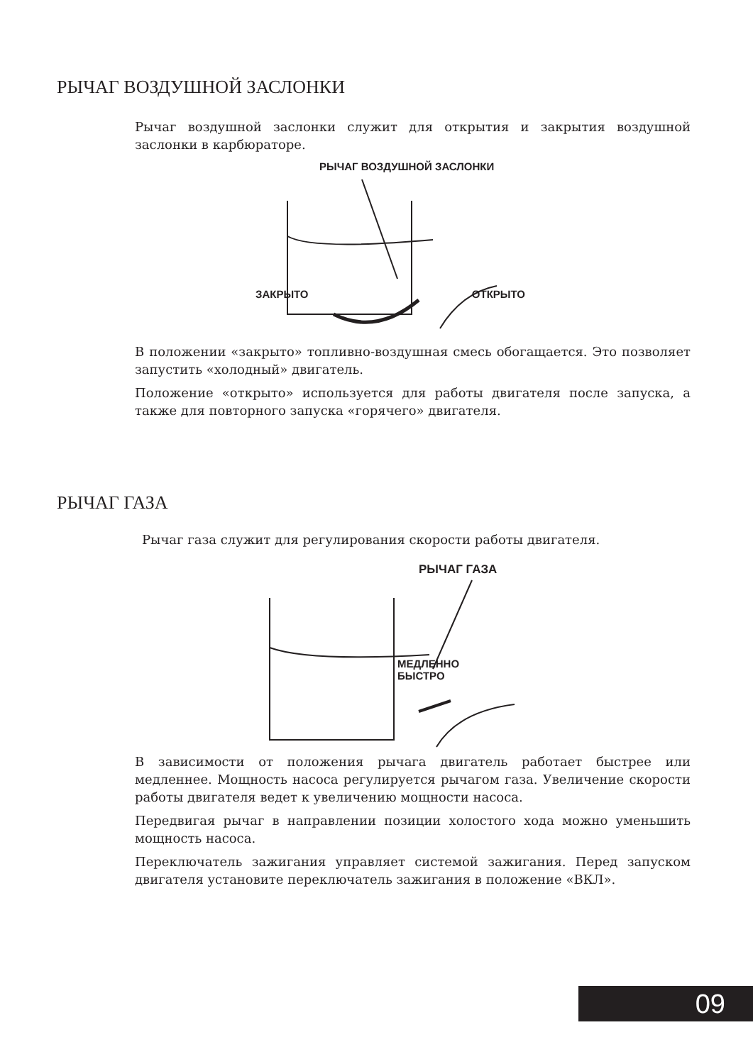РЫЧАГ ВОЗДУШНОЙ ЗАСЛОНКИ
Рычаг воздушной заслонки служит для открытия и закрытия воздушной заслонки в карбюраторе.
РЫЧАГ ВОЗДУШНОЙ ЗАСЛОНКИ
ЗАКРЫТО ОТКРЫТО
В положении «закрыто» топливно-воздушная смесь обогащается. Это позволяет запустить «холодный» двигатель.
Положение «открыто» используется для работы двигателя после запуска, а также для повторного запуска «горячего» двигателя.
РЫЧАГ ГАЗА
Рычаг газа служит для регулирования скорости работы двигателя.
РЫЧАГ ГАЗА
МЕДЛЕННО
БЫСТРО
В зависимости от положения рычага двигатель работает быстрее или медленнее. Мощность насоса регулируется рычагом газа. Увеличение скорости работы двигателя ведет к увеличению мощности насоса.
Передвигая рычаг в направлении позиции холостого хода можно уменьшить мощность насоса.
Переключатель зажигания управляет системой зажигания. Перед запуском двигателя установите переключатель зажигания в положение «ВКЛ».
09